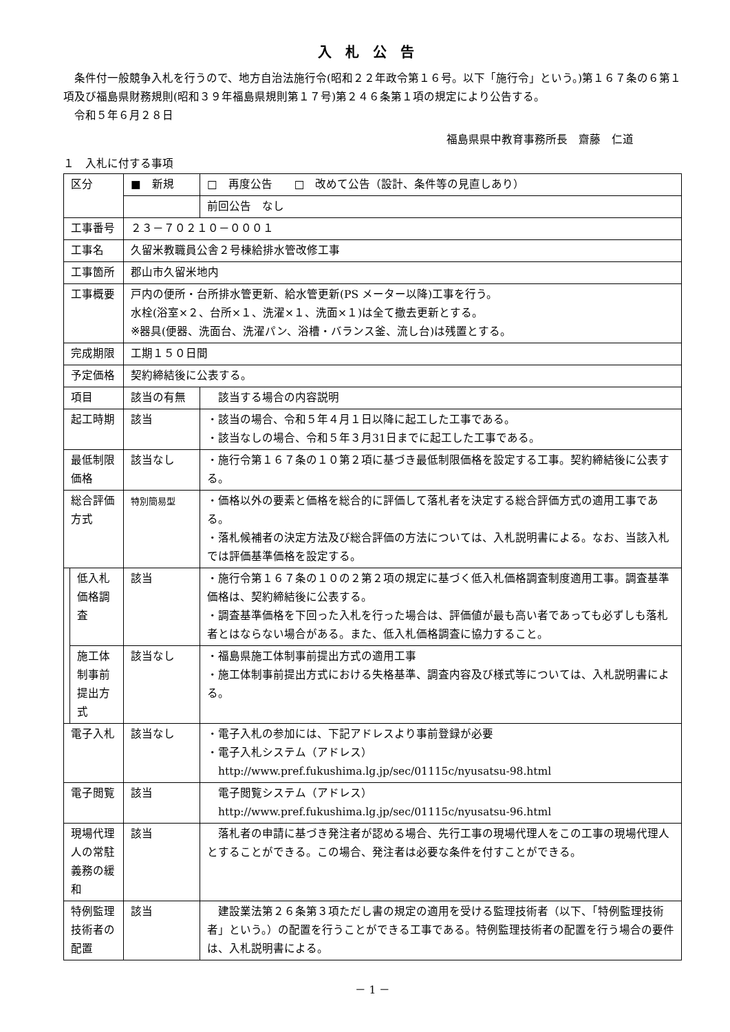入札公告
条件付一般競争入札を行うので、地方自治法施行令(昭和２２年政令第１６号。以下「施行令」という。)第１６７条の６第１項及び福島県財務規則(昭和３９年福島県規則第１７号)第２４６条第１項の規定により公告する。
令和５年６月２８日
福島県県中教育事務所長　齋藤　仁道
１　入札に付する事項
| 区分 | | ■ 新規 | □ 再度公告 □ 改めて公告（設計、条件等の見直しあり） |
| | | | 前回公告 なし |
| 工事番号 | | ２３－７０２１０－０００１ | |
| 工事名 | | 久留米教職員公舎２号棟給排水管改修工事 | |
| 工事箇所 | | 郡山市久留米地内 | |
| 工事概要 | | 戸内の便所・台所排水管更新、給水管更新(PS メーター以降)工事を行う。 水栓(浴室×２、台所×１、洗濯×１、洗面×１)は全て撤去更新とする。 ※器具(便器、洗面台、洗濯パン、浴槽・バランス釜、流し台)は残置とする。 | |
| 完成期限 | | 工期１５０日間 | |
| 予定価格 | | 契約締結後に公表する。 | |
| 項目 | | 該当の有無 | 該当する場合の内容説明 |
| 起工時期 | | 該当 | ・該当の場合、令和５年４月１日以降に起工した工事である。 ・該当なしの場合、令和５年３月31日までに起工した工事である。 |
| 最低制限価格 | | 該当なし | ・施行令第１６７条の１０第２項に基づき最低制限価格を設定する工事。契約締結後に公表する。 |
| 総合評価方式 | | 特別簡易型 | ・価格以外の要素と価格を総合的に評価して落札者を決定する総合評価方式の適用工事である。 ・落札候補者の決定方法及び総合評価の方法については、入札説明書による。なお、当該入札では評価基準価格を設定する。 |
| | 低入札価格調査 | 該当 | ・施行令第１６７条の１０の２第２項の規定に基づく低入札価格調査制度適用工事。調査基準価格は、契約締結後に公表する。 ・調査基準価格を下回った入札を行った場合は、評価値が最も高い者であっても必ずしも落札者とはならない場合がある。また、低入札価格調査に協力すること。 |
| | 施工体制事前提出方式 | 該当なし | ・福島県施工体制事前提出方式の適用工事 ・施工体制事前提出方式における失格基準、調査内容及び様式等については、入札説明書による。 |
| 電子入札 | | 該当なし | ・電子入札の参加には、下記アドレスより事前登録が必要 ・電子入札システム（アドレス） http://www.pref.fukushima.lg.jp/sec/01115c/nyusatsu-98.html |
| 電子閲覧 | | 該当 | 電子閲覧システム（アドレス） http://www.pref.fukushima.lg.jp/sec/01115c/nyusatsu-96.html |
| 現場代理人の常駐義務の緩和 | | 該当 | 落札者の申請に基づき発注者が認める場合、先行工事の現場代理人をこの工事の現場代理人とすることができる。この場合、発注者は必要な条件を付すことができる。 |
| 特例監理技術者の配置 | | 該当 | 建設業法第２６条第３項ただし書の規定の適用を受ける監理技術者（以下、「特例監理技術者」という。）の配置を行うことができる工事である。特例監理技術者の配置を行う場合の要件は、入札説明書による。 |
－ 1 －